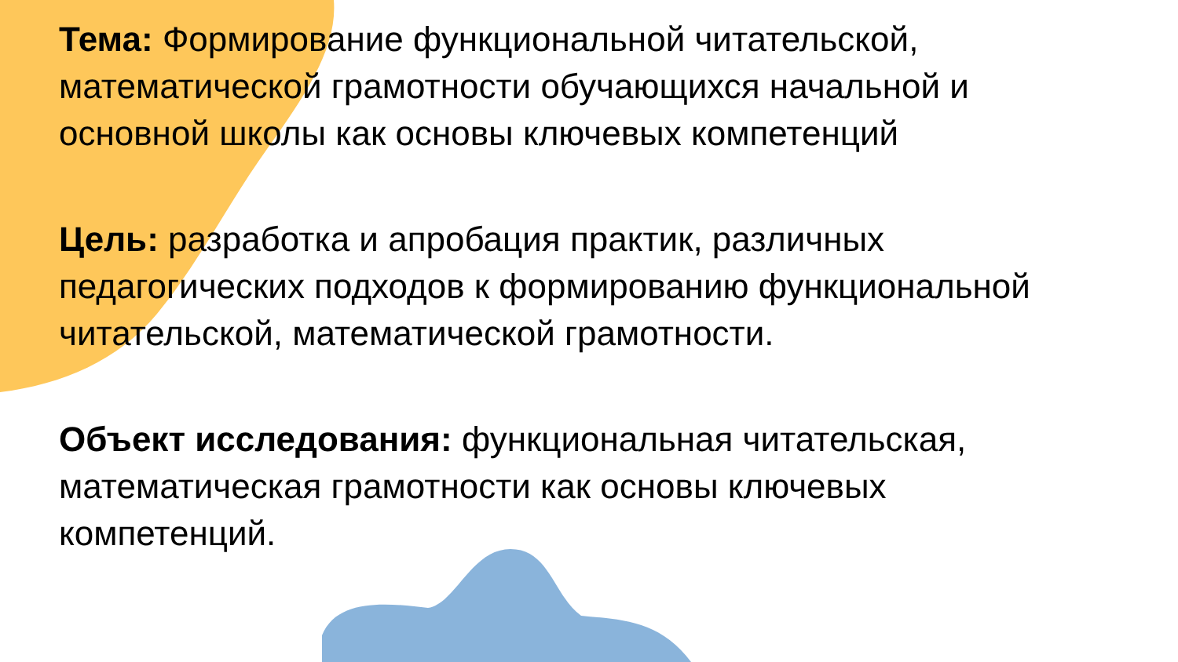Тема: Формирование функциональной читательской, математической грамотности обучающихся начальной и основной школы как основы ключевых компетенций
Цель: разработка и апробация практик, различных педагогических подходов к формированию функциональной читательской, математической грамотности.
Объект исследования: функциональная читательская, математическая грамотности как основы ключевых компетенций.